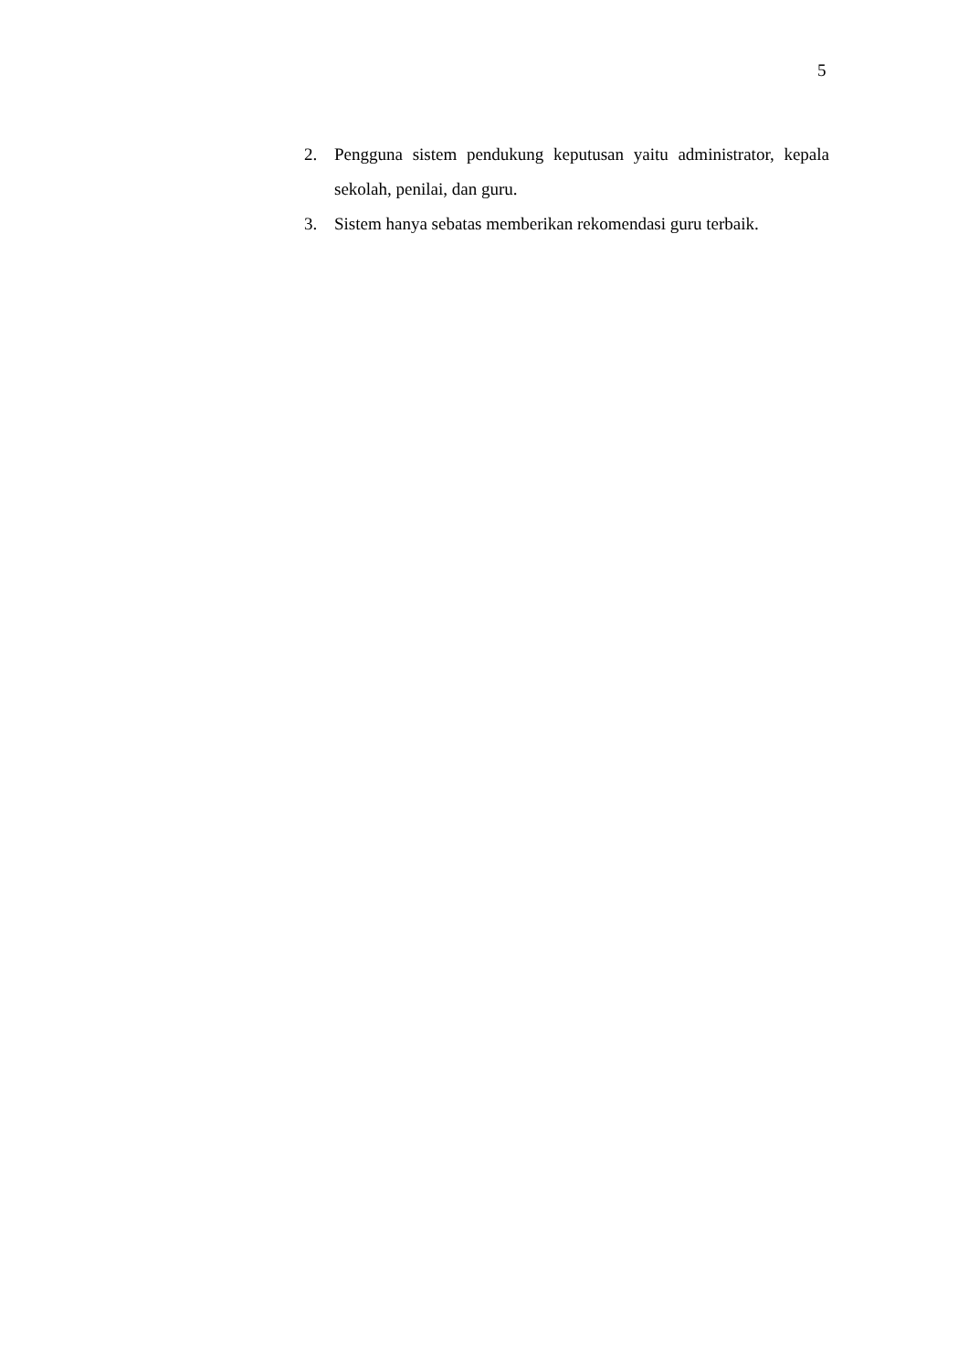5
2. Pengguna sistem pendukung keputusan yaitu administrator, kepala sekolah, penilai, dan guru.
3. Sistem hanya sebatas memberikan rekomendasi guru terbaik.